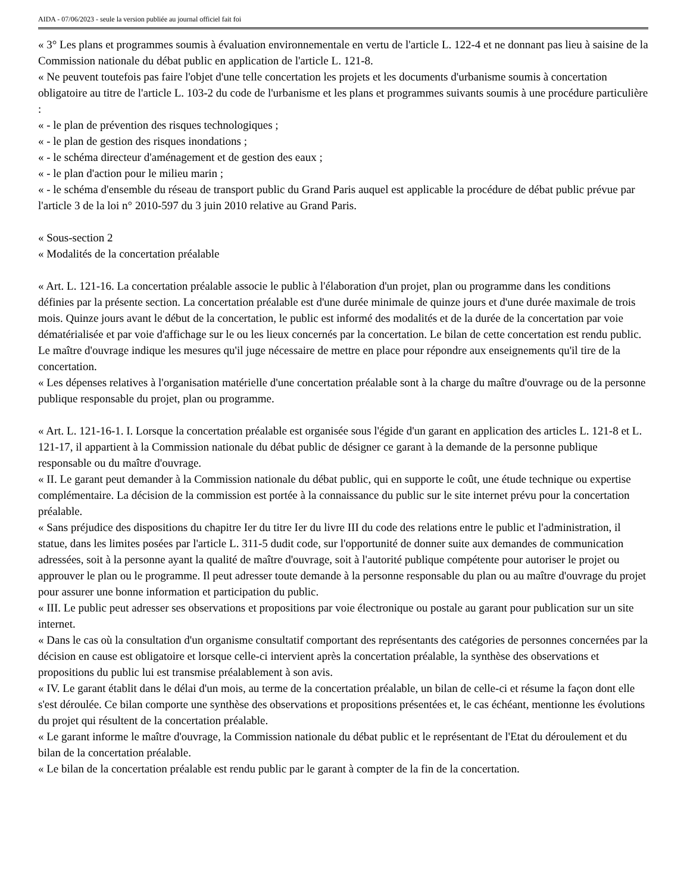AIDA - 07/06/2023 - seule la version publiée au journal officiel fait foi
« 3° Les plans et programmes soumis à évaluation environnementale en vertu de l'article L. 122-4 et ne donnant pas lieu à saisine de la Commission nationale du débat public en application de l'article L. 121-8.
« Ne peuvent toutefois pas faire l'objet d'une telle concertation les projets et les documents d'urbanisme soumis à concertation obligatoire au titre de l'article L. 103-2 du code de l'urbanisme et les plans et programmes suivants soumis à une procédure particulière :
« - le plan de prévention des risques technologiques ;
« - le plan de gestion des risques inondations ;
« - le schéma directeur d'aménagement et de gestion des eaux ;
« - le plan d'action pour le milieu marin ;
« - le schéma d'ensemble du réseau de transport public du Grand Paris auquel est applicable la procédure de débat public prévue par l'article 3 de la loi n° 2010-597 du 3 juin 2010 relative au Grand Paris.
« Sous-section 2
« Modalités de la concertation préalable
« Art. L. 121-16. La concertation préalable associe le public à l'élaboration d'un projet, plan ou programme dans les conditions définies par la présente section. La concertation préalable est d'une durée minimale de quinze jours et d'une durée maximale de trois mois. Quinze jours avant le début de la concertation, le public est informé des modalités et de la durée de la concertation par voie dématérialisée et par voie d'affichage sur le ou les lieux concernés par la concertation. Le bilan de cette concertation est rendu public. Le maître d'ouvrage indique les mesures qu'il juge nécessaire de mettre en place pour répondre aux enseignements qu'il tire de la concertation.
« Les dépenses relatives à l'organisation matérielle d'une concertation préalable sont à la charge du maître d'ouvrage ou de la personne publique responsable du projet, plan ou programme.
« Art. L. 121-16-1. I. Lorsque la concertation préalable est organisée sous l'égide d'un garant en application des articles L. 121-8 et L. 121-17, il appartient à la Commission nationale du débat public de désigner ce garant à la demande de la personne publique responsable ou du maître d'ouvrage.
« II. Le garant peut demander à la Commission nationale du débat public, qui en supporte le coût, une étude technique ou expertise complémentaire. La décision de la commission est portée à la connaissance du public sur le site internet prévu pour la concertation préalable.
« Sans préjudice des dispositions du chapitre Ier du titre Ier du livre III du code des relations entre le public et l'administration, il statue, dans les limites posées par l'article L. 311-5 dudit code, sur l'opportunité de donner suite aux demandes de communication adressées, soit à la personne ayant la qualité de maître d'ouvrage, soit à l'autorité publique compétente pour autoriser le projet ou approuver le plan ou le programme. Il peut adresser toute demande à la personne responsable du plan ou au maître d'ouvrage du projet pour assurer une bonne information et participation du public.
« III. Le public peut adresser ses observations et propositions par voie électronique ou postale au garant pour publication sur un site internet.
« Dans le cas où la consultation d'un organisme consultatif comportant des représentants des catégories de personnes concernées par la décision en cause est obligatoire et lorsque celle-ci intervient après la concertation préalable, la synthèse des observations et propositions du public lui est transmise préalablement à son avis.
« IV. Le garant établit dans le délai d'un mois, au terme de la concertation préalable, un bilan de celle-ci et résume la façon dont elle s'est déroulée. Ce bilan comporte une synthèse des observations et propositions présentées et, le cas échéant, mentionne les évolutions du projet qui résultent de la concertation préalable.
« Le garant informe le maître d'ouvrage, la Commission nationale du débat public et le représentant de l'Etat du déroulement et du bilan de la concertation préalable.
« Le bilan de la concertation préalable est rendu public par le garant à compter de la fin de la concertation.